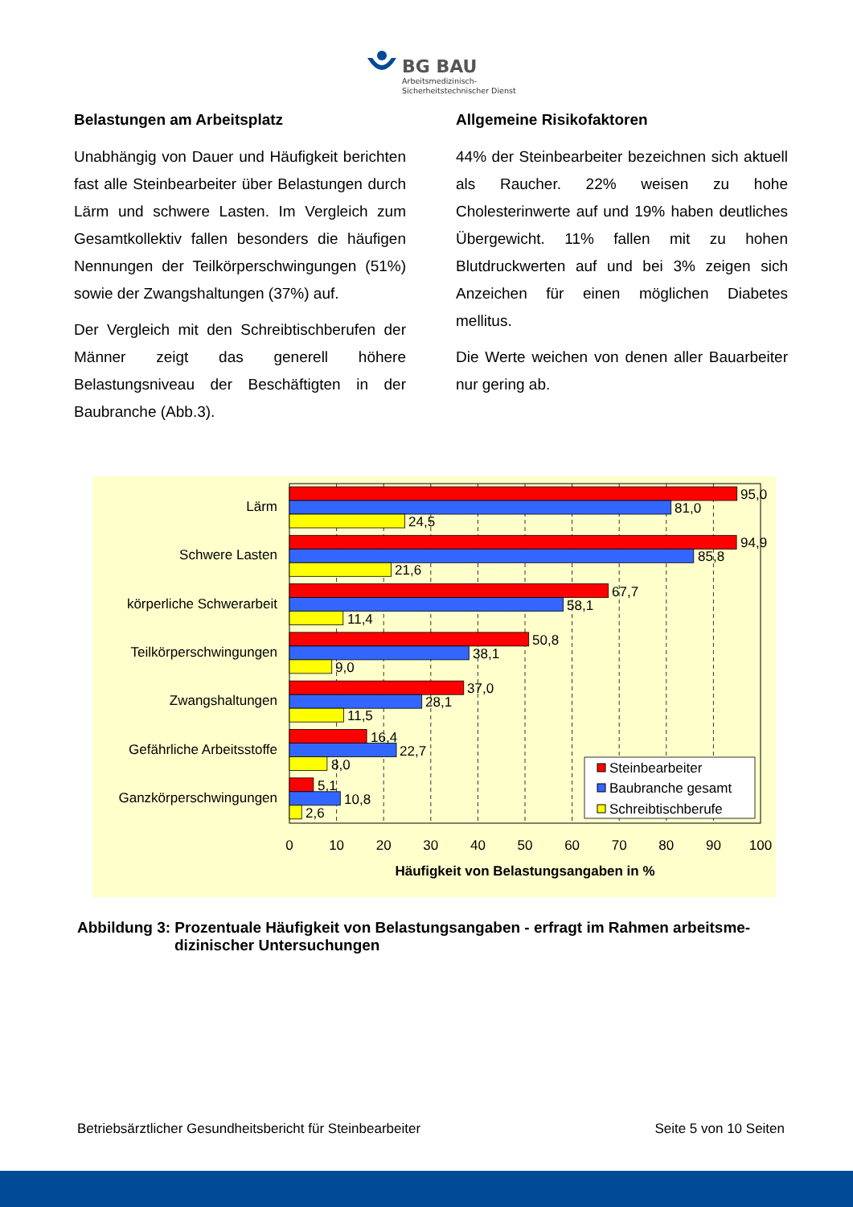BG BAU
Arbeitsmedizinisch-
Sicherheitstechnischer Dienst
Belastungen am Arbeitsplatz
Unabhängig von Dauer und Häufigkeit berichten fast alle Steinbearbeiter über Belastungen durch Lärm und schwere Lasten. Im Vergleich zum Gesamtkollektiv fallen besonders die häufigen Nennungen der Teilkörperschwingungen (51%) sowie der Zwangshaltungen (37%) auf.
Der Vergleich mit den Schreibtischberufen der Männer zeigt das generell höhere Belastungsniveau der Beschäftigten in der Baubranche (Abb.3).
Allgemeine Risikofaktoren
44% der Steinbearbeiter bezeichnen sich aktuell als Raucher. 22% weisen zu hohe Cholesterinwerte auf und 19% haben deutliches Übergewicht. 11% fallen mit zu hohen Blutdruckwerten auf und bei 3% zeigen sich Anzeichen für einen möglichen Diabetes mellitus.
Die Werte weichen von denen aller Bauarbeiter nur gering ab.
95,0
81,0
24,5
94,9
85,8
21,6
67,7
58,1
11,4
50,8
38,1
9,0
37,0
28,1
11,5
16,4
22,7
8,0
5,1
10,8
2,6
Lärm
Schwere Lasten
körperliche Schwerarbeit
Teilkörperschwingungen
Zwangshaltungen
Gefährliche Arbeitsstoffe
Ganzkörperschwingungen
Steinbearbeiter
Baubranche gesamt
Schreibtischberufe
0
10
20
30
40
50
60
70
80
90
100
Häufigkeit von Belastungsangaben in %
Abbildung 3: Prozentuale Häufigkeit von Belastungsangaben - erfragt im Rahmen arbeitsme-
dizinischer Untersuchungen
Betriebsärztlicher Gesundheitsbericht für Steinbearbeiter Seite 5 von 10 Seiten